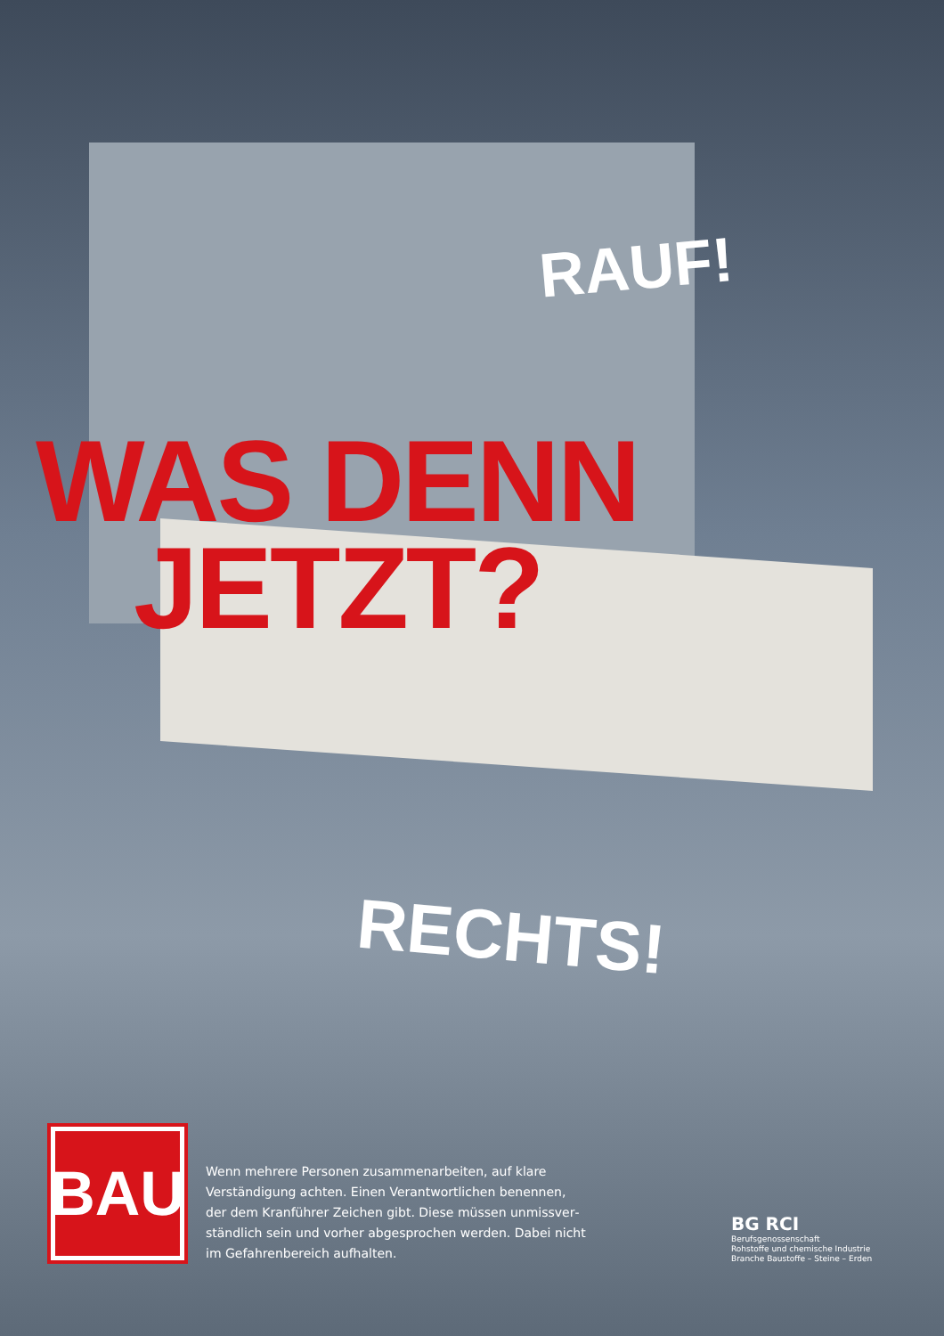RAUF!
WAS DENN
JETZT?
RECHTS!
BAU
Wenn mehrere Personen zusammenarbeiten, auf klare Verständigung achten. Einen Verantwortlichen benennen, der dem Kranführer Zeichen gibt. Diese müssen unmissver­ständlich sein und vorher abgesprochen werden. Dabei nicht im Gefahrenbereich aufhalten.
BG RCI
Berufsgenossenschaft
Rohstoffe und chemische Industrie
Branche Baustoffe – Steine – Erden